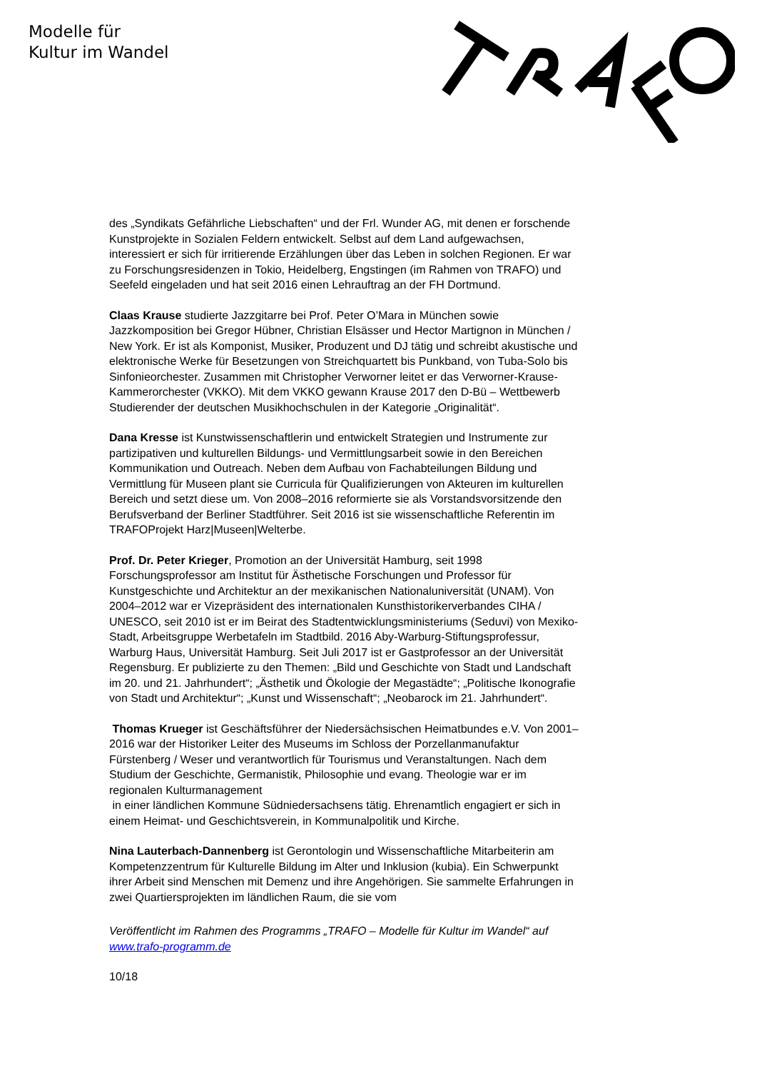Modelle für
Kultur im Wandel
des „Syndikats Gefährliche Liebschaften“ und der Frl. Wunder AG, mit denen er forschende Kunstprojekte in Sozialen Feldern entwickelt. Selbst auf dem Land aufgewachsen, interessiert er sich für irritierende Erzählungen über das Leben in solchen Regionen. Er war zu Forschungsresidenzen in Tokio, Heidelberg, Engstingen (im Rahmen von TRAFO) und Seefeld eingeladen und hat seit 2016 einen Lehrauftrag an der FH Dortmund.
Claas Krause studierte Jazzgitarre bei Prof. Peter O’Mara in München sowie Jazzkomposition bei Gregor Hübner, Christian Elsässer und Hector Martignon in München / New York. Er ist als Komponist, Musiker, Produzent und DJ tätig und schreibt akustische und elektronische Werke für Besetzungen von Streichquartett bis Punkband, von Tuba-Solo bis Sinfonieorchester. Zusammen mit Christopher Verworner leitet er das Verworner-Krause-Kammerorchester (VKKO). Mit dem VKKO gewann Krause 2017 den D-Bü – Wettbewerb Studierender der deutschen Musikhochschulen in der Kategorie „Originalität“.
Dana Kresse ist Kunstwissenschaftlerin und entwickelt Strategien und Instrumente zur partizipativen und kulturellen Bildungs- und Vermittlungsarbeit sowie in den Bereichen Kommunikation und Outreach. Neben dem Aufbau von Fachabteilungen Bildung und Vermittlung für Museen plant sie Curricula für Qualifizierungen von Akteuren im kulturellen Bereich und setzt diese um. Von 2008–2016 reformierte sie als Vorstandsvorsitzende den Berufsverband der Berliner Stadtführer. Seit 2016 ist sie wissenschaftliche Referentin im TRAFOProjekt Harz|Museen|Welterbe.
Prof. Dr. Peter Krieger, Promotion an der Universität Hamburg, seit 1998 Forschungsprofessor am Institut für Ästhetische Forschungen und Professor für Kunstgeschichte und Architektur an der mexikanischen Nationaluniversität (UNAM). Von 2004–2012 war er Vizepräsident des internationalen Kunsthistorikerverbandes CIHA / UNESCO, seit 2010 ist er im Beirat des Stadtentwicklungsministeriums (Seduvi) von Mexiko-Stadt, Arbeitsgruppe Werbetafeln im Stadtbild. 2016 Aby-Warburg-Stiftungsprofessur, Warburg Haus, Universität Hamburg. Seit Juli 2017 ist er Gastprofessor an der Universität Regensburg. Er publizierte zu den Themen: „Bild und Geschichte von Stadt und Landschaft im 20. und 21. Jahrhundert“; „Ästhetik und Ökologie der Megastädte“; „Politische Ikonografie von Stadt und Architektur“; „Kunst und Wissenschaft“; „Neobarock im 21. Jahrhundert“.
Thomas Krueger ist Geschäftsführer der Niedersächsischen Heimatbundes e.V. Von 2001–2016 war der Historiker Leiter des Museums im Schloss der Porzellanmanufaktur Fürstenberg / Weser und verantwortlich für Tourismus und Veranstaltungen. Nach dem Studium der Geschichte, Germanistik, Philosophie und evang. Theologie war er im regionalen Kulturmanagement
in einer ländlichen Kommune Südniedersachsens tätig. Ehrenamtlich engagiert er sich in einem Heimat- und Geschichtsverein, in Kommunalpolitik und Kirche.
Nina Lauterbach-Dannenberg ist Gerontologin und Wissenschaftliche Mitarbeiterin am Kompetenzzentrum für Kulturelle Bildung im Alter und Inklusion (kubia). Ein Schwerpunkt ihrer Arbeit sind Menschen mit Demenz und ihre Angehörigen. Sie sammelte Erfahrungen in zwei Quartiersprojekten im ländlichen Raum, die sie vom
Veröffentlicht im Rahmen des Programms „TRAFO – Modelle für Kultur im Wandel“ auf www.trafo-programm.de
10/18